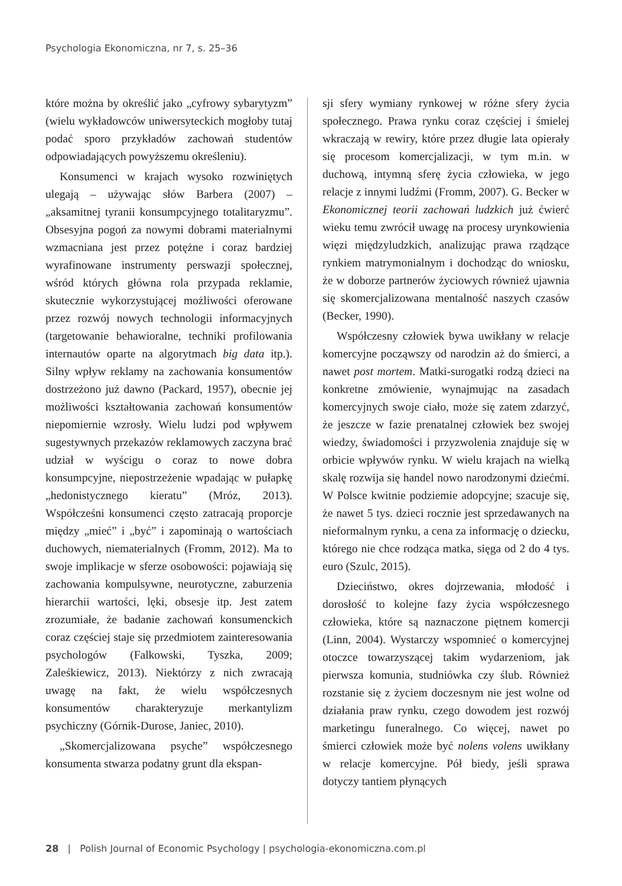Psychologia Ekonomiczna, nr 7, s. 25–36
które można by określić jako „cyfrowy sybarytyzm” (wielu wykładowców uniwersyteckich mogłoby tutaj podać sporo przykładów zachowań studentów odpowiadających powyższemu określeniu).
Konsumenci w krajach wysoko rozwiniętych ulegają – używając słów Barbera (2007) – „aksamitnej tyranii konsumpcyjnego totalitaryzmu”. Obsesyjna pogoń za nowymi dobrami materialnymi wzmacniana jest przez potężne i coraz bardziej wyrafinowane instrumenty perswazji społecznej, wśród których główna rola przypada reklamie, skutecznie wykorzystującej możliwości oferowane przez rozwój nowych technologii informacyjnych (targetowanie behawioralne, techniki profilowania internautów oparte na algorytmach big data itp.). Silny wpływ reklamy na zachowania konsumentów dostrzeżono już dawno (Packard, 1957), obecnie jej możliwości kształtowania zachowań konsumentów niepomiernie wzrosły. Wielu ludzi pod wpływem sugestywnych przekazów reklamowych zaczyna brać udział w wyścigu o coraz to nowe dobra konsumpcyjne, niepostrzeżenie wpadając w pułapkę „hedonistycznego kieratu” (Mróz, 2013). Współcześni konsumenci często zatracają proporcje między „mieć” i „być” i zapominają o wartościach duchowych, niematerialnych (Fromm, 2012). Ma to swoje implikacje w sferze osobowości: pojawiają się zachowania kompulsywne, neurotyczne, zaburzenia hierarchii wartości, lęki, obsesje itp. Jest zatem zrozumiałe, że badanie zachowań konsumenckich coraz częściej staje się przedmiotem zainteresowania psychologów (Falkowski, Tyszka, 2009; Zaleśkiewicz, 2013). Niektórzy z nich zwracają uwagę na fakt, że wielu współczesnych konsumentów charakteryzuje merkantylizm psychiczny (Górnik-Durose, Janiec, 2010).
„Skomercjalizowana psyche” współczesnego konsumenta stwarza podatny grunt dla ekspan-
sji sfery wymiany rynkowej w różne sfery życia społecznego. Prawa rynku coraz częściej i śmielej wkraczają w rewiry, które przez długie lata opierały się procesom komercjalizacji, w tym m.in. w duchową, intymną sferę życia człowieka, w jego relacje z innymi ludźmi (Fromm, 2007). G. Becker w Ekonomicznej teorii zachowań ludzkich już ćwierć wieku temu zwrócił uwagę na procesy urynkowienia więzi międzyludzkich, analizując prawa rządzące rynkiem matrymonialnym i dochodząc do wniosku, że w doborze partnerów życiowych również ujawnia się skomercjalizowana mentalność naszych czasów (Becker, 1990).
Współczesny człowiek bywa uwikłany w relacje komercyjne począwszy od narodzin aż do śmierci, a nawet post mortem. Matki-surogatki rodzą dzieci na konkretne zmówienie, wynajmując na zasadach komercyjnych swoje ciało, może się zatem zdarzyć, że jeszcze w fazie prenatalnej człowiek bez swojej wiedzy, świadomości i przyzwolenia znajduje się w orbicie wpływów rynku. W wielu krajach na wielką skalę rozwija się handel nowo narodzonymi dziećmi. W Polsce kwitnie podziemie adopcyjne; szacuje się, że nawet 5 tys. dzieci rocznie jest sprzedawanych na nieformalnym rynku, a cena za informację o dziecku, którego nie chce rodząca matka, sięga od 2 do 4 tys. euro (Szulc, 2015).
Dzieciństwo, okres dojrzewania, młodość i dorosłość to kolejne fazy życia współczesnego człowieka, które są naznaczone piętnem komercji (Linn, 2004). Wystarczy wspomnieć o komercyjnej otoczce towarzyszącej takim wydarzeniom, jak pierwsza komunia, studniówka czy ślub. Również rozstanie się z życiem doczesnym nie jest wolne od działania praw rynku, czego dowodem jest rozwój marketingu funeralnego. Co więcej, nawet po śmierci człowiek może być nolens volens uwikłany w relacje komercyjne. Pół biedy, jeśli sprawa dotyczy tantiem płynących
28 | Polish Journal of Economic Psychology | psychologia-ekonomiczna.com.pl